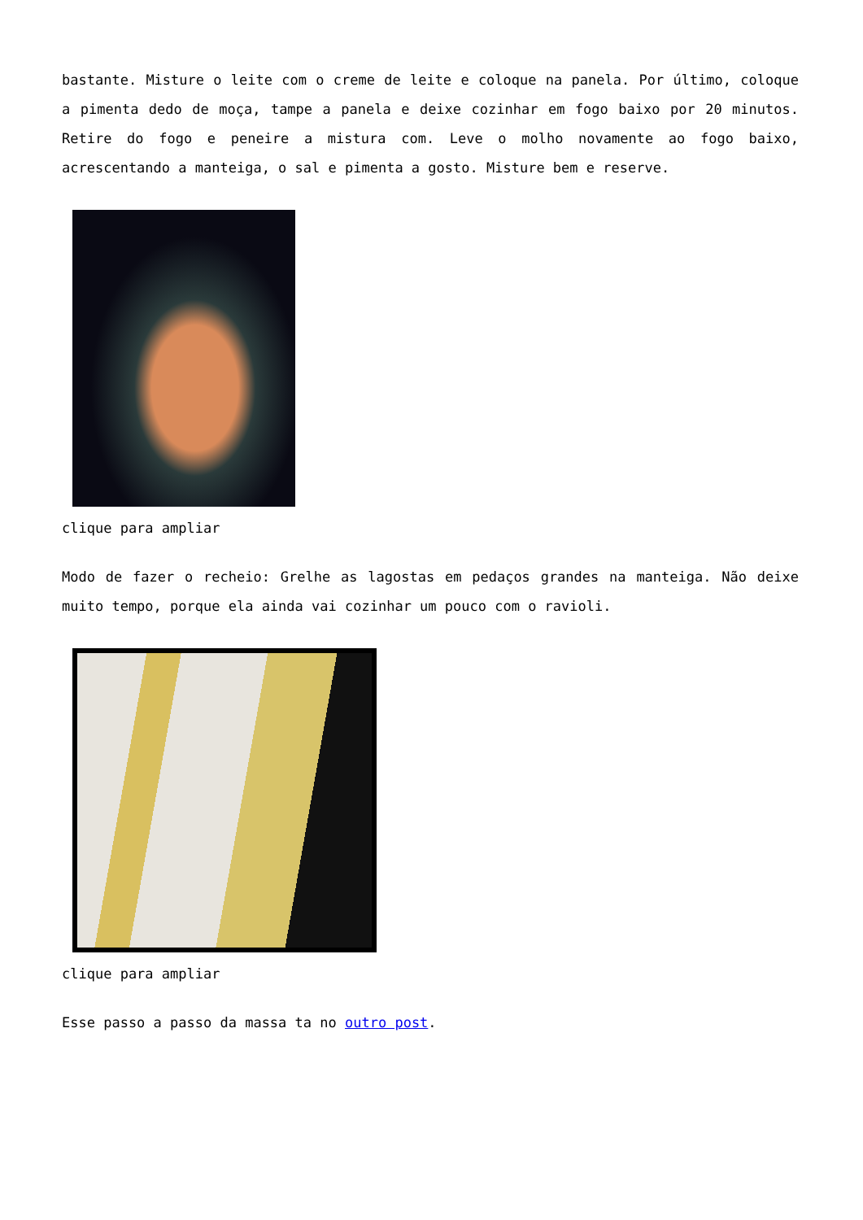bastante. Misture o leite com o creme de leite e coloque na panela. Por último, coloque a pimenta dedo de moça, tampe a panela e deixe cozinhar em fogo baixo por 20 minutos. Retire do fogo e peneire a mistura com. Leve o molho novamente ao fogo baixo, acrescentando a manteiga, o sal e pimenta a gosto. Misture bem e reserve.
clique para ampliar
Modo de fazer o recheio: Grelhe as lagostas em pedaços grandes na manteiga. Não deixe muito tempo, porque ela ainda vai cozinhar um pouco com o ravioli.
clique para ampliar
Esse passo a passo da massa ta no outro post.